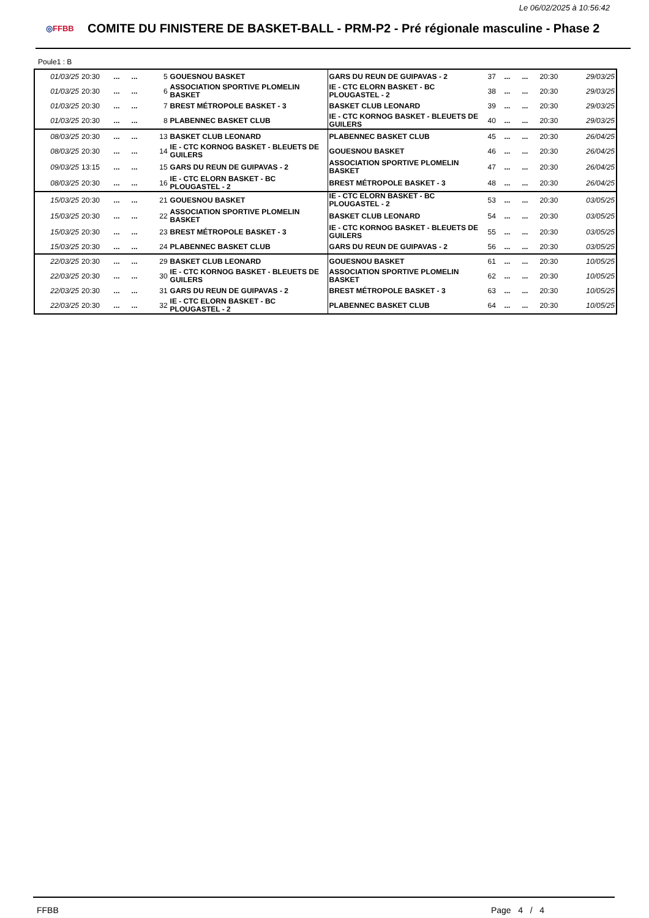Le 06/02/2025 à 10:56:42
◎FFBB
COMITE DU FINISTERE DE BASKET-BALL - PRM-P2 - Pré régionale masculine - Phase 2
Poule1 : B
| 01/03/25 | 20:30 | ... | ... | 5 | GOUESNOU BASKET | GARS DU REUN DE GUIPAVAS - 2 | 37 | ... | ... | 20:30 | 29/03/25 |
| 01/03/25 | 20:30 | ... | ... | 6 | ASSOCIATION SPORTIVE PLOMELIN BASKET | IE - CTC ELORN BASKET - BC PLOUGASTEL - 2 | 38 | ... | ... | 20:30 | 29/03/25 |
| 01/03/25 | 20:30 | ... | ... | 7 | BREST MÉTROPOLE BASKET - 3 | BASKET CLUB LEONARD | 39 | ... | ... | 20:30 | 29/03/25 |
| 01/03/25 | 20:30 | ... | ... | 8 | PLABENNEC BASKET CLUB | IE - CTC KORNOG BASKET - BLEUETS DE GUILERS | 40 | ... | ... | 20:30 | 29/03/25 |
| 08/03/25 | 20:30 | ... | ... | 13 | BASKET CLUB LEONARD | PLABENNEC BASKET CLUB | 45 | ... | ... | 20:30 | 26/04/25 |
| 08/03/25 | 20:30 | ... | ... | 14 | IE - CTC KORNOG BASKET - BLEUETS DE GUILERS | GOUESNOU BASKET | 46 | ... | ... | 20:30 | 26/04/25 |
| 09/03/25 | 13:15 | ... | ... | 15 | GARS DU REUN DE GUIPAVAS - 2 | ASSOCIATION SPORTIVE PLOMELIN BASKET | 47 | ... | ... | 20:30 | 26/04/25 |
| 08/03/25 | 20:30 | ... | ... | 16 | IE - CTC ELORN BASKET - BC PLOUGASTEL - 2 | BREST MÉTROPOLE BASKET - 3 | 48 | ... | ... | 20:30 | 26/04/25 |
| 15/03/25 | 20:30 | ... | ... | 21 | GOUESNOU BASKET | IE - CTC ELORN BASKET - BC PLOUGASTEL - 2 | 53 | ... | ... | 20:30 | 03/05/25 |
| 15/03/25 | 20:30 | ... | ... | 22 | ASSOCIATION SPORTIVE PLOMELIN BASKET | BASKET CLUB LEONARD | 54 | ... | ... | 20:30 | 03/05/25 |
| 15/03/25 | 20:30 | ... | ... | 23 | BREST MÉTROPOLE BASKET - 3 | IE - CTC KORNOG BASKET - BLEUETS DE GUILERS | 55 | ... | ... | 20:30 | 03/05/25 |
| 15/03/25 | 20:30 | ... | ... | 24 | PLABENNEC BASKET CLUB | GARS DU REUN DE GUIPAVAS - 2 | 56 | ... | ... | 20:30 | 03/05/25 |
| 22/03/25 | 20:30 | ... | ... | 29 | BASKET CLUB LEONARD | GOUESNOU BASKET | 61 | ... | ... | 20:30 | 10/05/25 |
| 22/03/25 | 20:30 | ... | ... | 30 | IE - CTC KORNOG BASKET - BLEUETS DE GUILERS | ASSOCIATION SPORTIVE PLOMELIN BASKET | 62 | ... | ... | 20:30 | 10/05/25 |
| 22/03/25 | 20:30 | ... | ... | 31 | GARS DU REUN DE GUIPAVAS - 2 | BREST MÉTROPOLE BASKET - 3 | 63 | ... | ... | 20:30 | 10/05/25 |
| 22/03/25 | 20:30 | ... | ... | 32 | IE - CTC ELORN BASKET - BC PLOUGASTEL - 2 | PLABENNEC BASKET CLUB | 64 | ... | ... | 20:30 | 10/05/25 |
FFBB Page 4 / 4